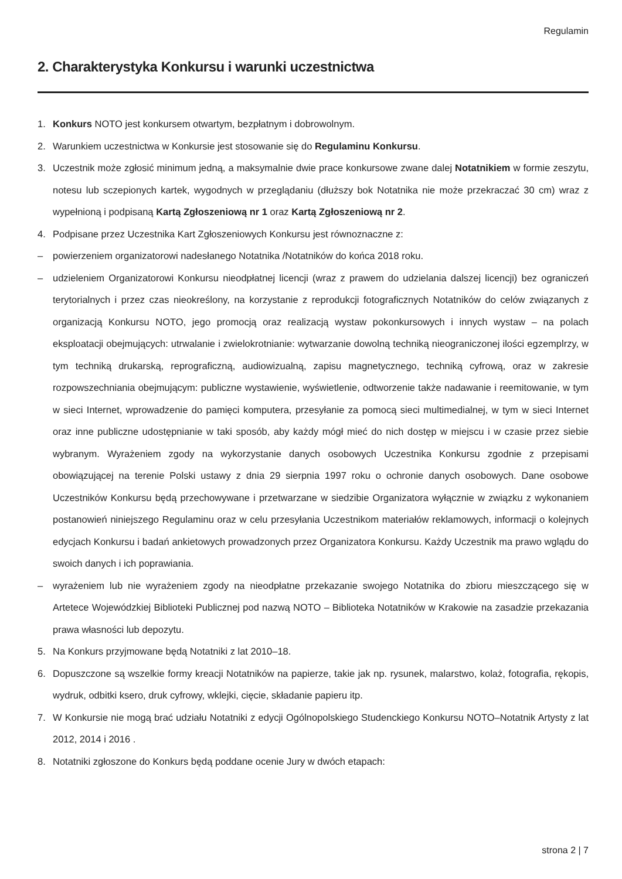Regulamin
2. Charakterystyka Konkursu i warunki uczestnictwa
1. Konkurs NOTO jest konkursem otwartym, bezpłatnym i dobrowolnym.
2. Warunkiem uczestnictwa w Konkursie jest stosowanie się do Regulaminu Konkursu.
3. Uczestnik może zgłosić minimum jedną, a maksymalnie dwie prace konkursowe zwane dalej Notatnikiem w formie zeszytu, notesu lub sczepionych kartek, wygodnych w przeglądaniu (dłuższy bok Notatnika nie może przekraczać 30 cm) wraz z wypełnioną i podpisaną Kartą Zgłoszeniową nr 1 oraz Kartą Zgłoszeniową nr 2.
4. Podpisane przez Uczestnika Kart Zgłoszeniowych Konkursu jest równoznaczne z:
– powierzeniem organizatorowi nadesłanego Notatnika /Notatników do końca 2018 roku.
– udzieleniem Organizatorowi Konkursu nieodpłatnej licencji (wraz z prawem do udzielania dalszej licencji) bez ograniczeń terytorialnych i przez czas nieokreślony, na korzystanie z reprodukcji fotograficznych Notatników do celów związanych z organizacją Konkursu NOTO, jego promocją oraz realizacją wystaw pokonkursowych i innych wystaw – na polach eksploatacji obejmujących: utrwalanie i zwielokrotnianie: wytwarzanie dowolną techniką nieograniczonej ilości egzemplrzy, w tym techniką drukarską, reprograficzną, audiowizualną, zapisu magnetycznego, techniką cyfrową, oraz w zakresie rozpowszechniania obejmującym: publiczne wystawienie, wyświetlenie, odtworzenie także nadawanie i reemitowanie, w tym w sieci Internet, wprowadzenie do pamięci komputera, przesyłanie za pomocą sieci multimedialnej, w tym w sieci Internet oraz inne publiczne udostępnianie w taki sposób, aby każdy mógł mieć do nich dostęp w miejscu i w czasie przez siebie wybranym. Wyrażeniem zgody na wykorzystanie danych osobowych Uczestnika Konkursu zgodnie z przepisami obowiązującej na terenie Polski ustawy z dnia 29 sierpnia 1997 roku o ochronie danych osobowych. Dane osobowe Uczestników Konkursu będą przechowywane i przetwarzane w siedzibie Organizatora wyłącznie w związku z wykonaniem postanowień niniejszego Regulaminu oraz w celu przesyłania Uczestnikom materiałów reklamowych, informacji o kolejnych edycjach Konkursu i badań ankietowych prowadzonych przez Organizatora Konkursu. Każdy Uczestnik ma prawo wglądu do swoich danych i ich poprawiania.
– wyrażeniem lub nie wyrażeniem zgody na nieodpłatne przekazanie swojego Notatnika do zbioru mieszczącego się w Artetece Wojewódzkiej Biblioteki Publicznej pod nazwą NOTO – Biblioteka Notatników w Krakowie na zasadzie przekazania prawa własności lub depozytu.
5. Na Konkurs przyjmowane będą Notatniki z lat 2010–18.
6. Dopuszczone są wszelkie formy kreacji Notatników na papierze, takie jak np. rysunek, malarstwo, kolaż, fotografia, rękopis, wydruk, odbitki ksero, druk cyfrowy, wklejki, cięcie, składanie papieru itp.
7. W Konkursie nie mogą brać udziału Notatniki z edycji Ogólnopolskiego Studenckiego Konkursu NOTO–Notatnik Artysty z lat 2012, 2014 i 2016 .
8. Notatniki zgłoszone do Konkurs będą poddane ocenie Jury w dwóch etapach:
strona 2 | 7